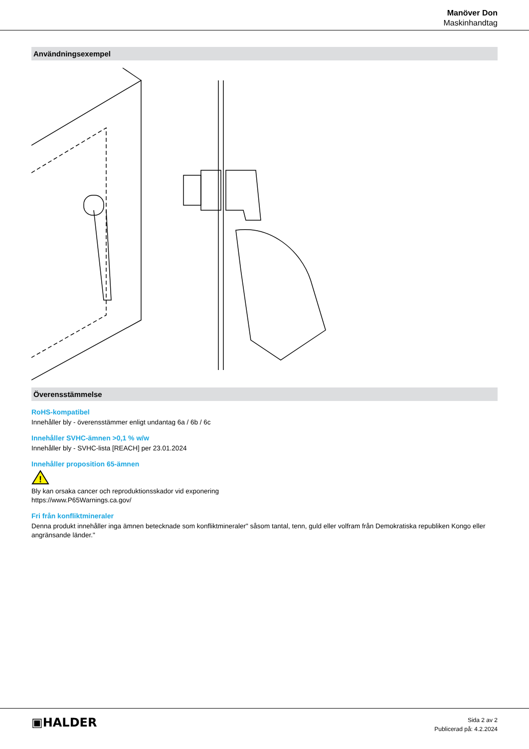Manöver Don
Maskinhandtag
Användningsexempel
Överensstämmelse
RoHS-kompatibel
Innehåller bly - överensstämmer enligt undantag 6a / 6b / 6c
Innehåller SVHC-ämnen >0,1 % w/w
Innehåller bly - SVHC-lista [REACH] per 23.01.2024
Innehåller proposition 65-ämnen
!
Bly kan orsaka cancer och reproduktionsskador vid exponering
https://www.P65Warnings.ca.gov/
Fri från konfliktmineraler
Denna produkt innehåller inga ämnen betecknade som konfliktmineraler" såsom tantal, tenn, guld eller volfram från Demokratiska republiken Kongo eller angränsande länder."
▣HALDER
Sida 2 av 2
Publicerad på: 4.2.2024